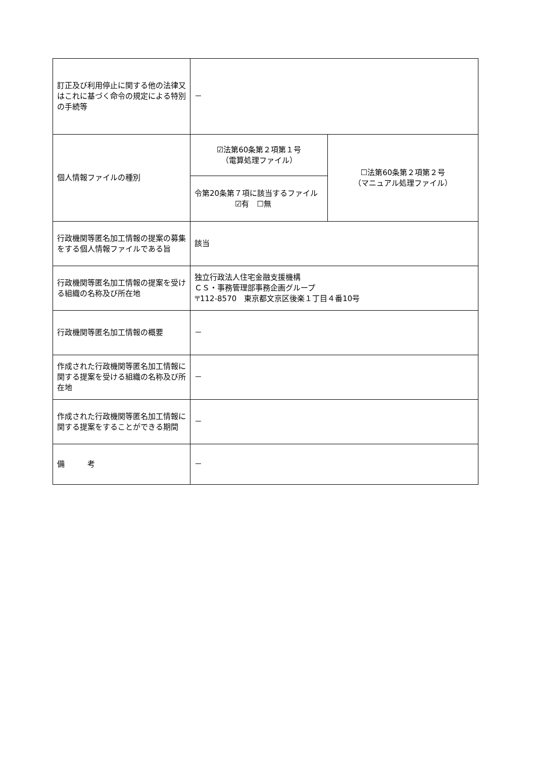| 訂正及び利用停止に関する他の法律又はこれに基づく命令の規定による特別の手続等 | － | |
| 個人情報ファイルの種別 | ☑法第60条第２項第１号 （電算処理ファイル） | ☐法第60条第２項第２号 （マニュアル処理ファイル） |
| | 令第20条第７項に該当するファイル ☑有 ☐無 | |
| 行政機関等匿名加工情報の提案の募集をする個人情報ファイルである旨 | 該当 | |
| 行政機関等匿名加工情報の提案を受ける組織の名称及び所在地 | 独立行政法人住宅金融支援機構 ＣＳ・事務管理部事務企画グループ 〒112-8570 東京都文京区後楽１丁目４番10号 | |
| 行政機関等匿名加工情報の概要 | － | |
| 作成された行政機関等匿名加工情報に関する提案を受ける組織の名称及び所在地 | － | |
| 作成された行政機関等匿名加工情報に関する提案をすることができる期間 | － | |
| 備 考 | － | |